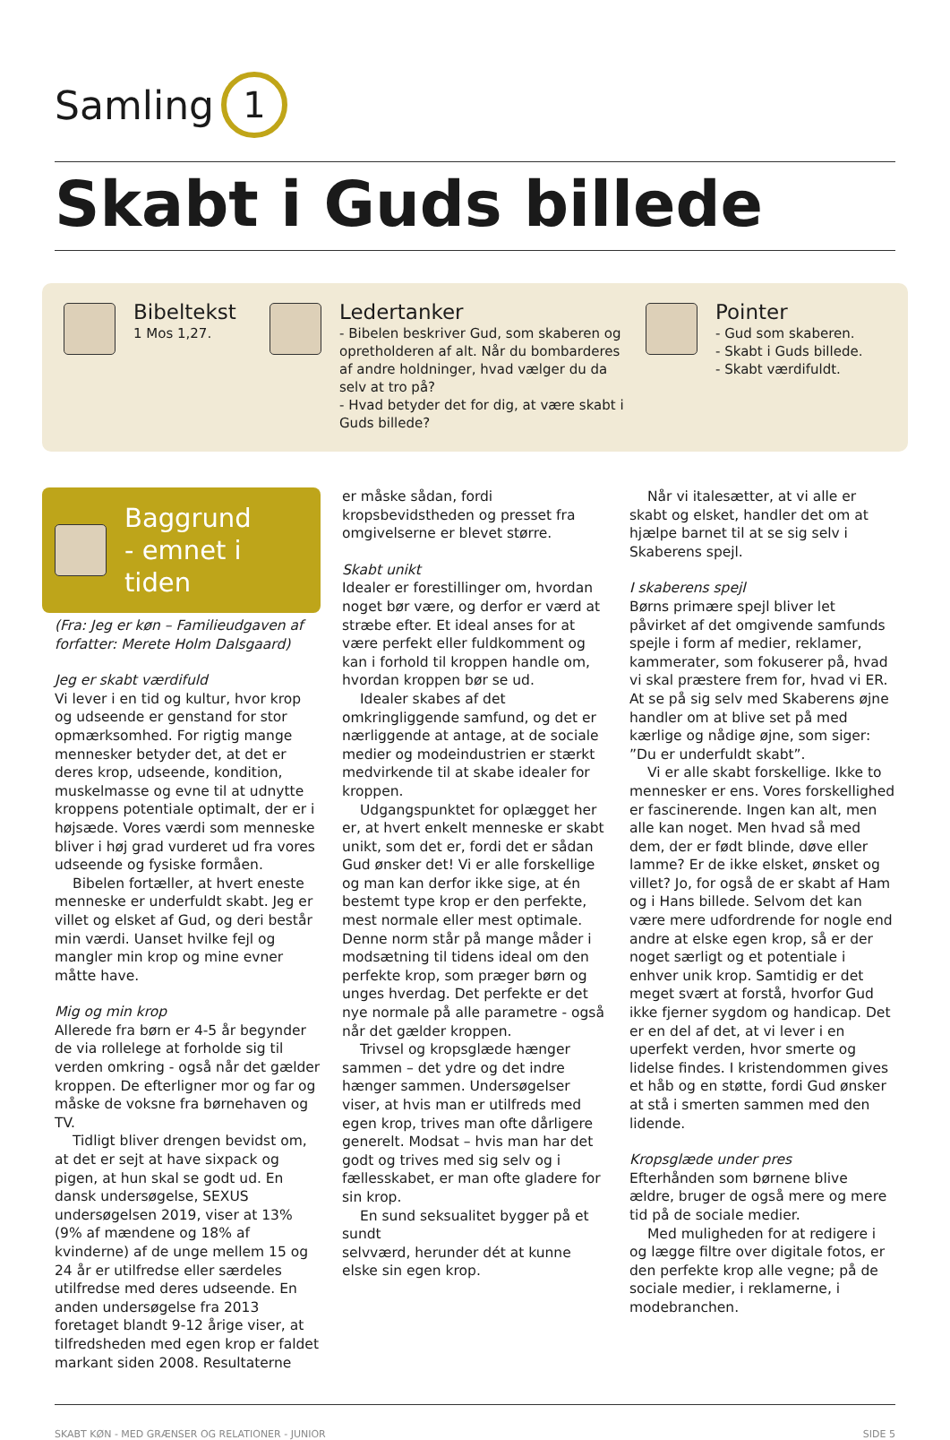Samling 1
Skabt i Guds billede
Bibeltekst
1 Mos 1,27.
Ledertanker
- Bibelen beskriver Gud, som skaberen og opretholderen af alt. Når du bombarderes af andre holdninger, hvad vælger du da selv at tro på?
- Hvad betyder det for dig, at være skabt i Guds billede?
Pointer
- Gud som skaberen.
- Skabt i Guds billede.
- Skabt værdifuldt.
Baggrund
- emnet i tiden
(Fra: Jeg er køn – Familieudgaven af forfatter: Merete Holm Dalsgaard)
Jeg er skabt værdifuld
Vi lever i en tid og kultur, hvor krop og udseende er genstand for stor opmærksomhed. For rigtig mange mennesker betyder det, at det er deres krop, udseende, kondition, muskelmasse og evne til at udnytte kroppens potentiale optimalt, der er i højsæde. Vores værdi som menneske bliver i høj grad vurderet ud fra vores udseende og fysiske formåen.
Bibelen fortæller, at hvert eneste menneske er underfuldt skabt. Jeg er villet og elsket af Gud, og deri består min værdi. Uanset hvilke fejl og mangler min krop og mine evner måtte have.
Mig og min krop
Allerede fra børn er 4-5 år begynder de via rollelege at forholde sig til verden omkring - også når det gælder kroppen. De efterligner mor og far og måske de voksne fra børnehaven og TV.
Tidligt bliver drengen bevidst om, at det er sejt at have sixpack og pigen, at hun skal se godt ud. En dansk undersøgelse, SEXUS undersøgelsen 2019, viser at 13% (9% af mændene og 18% af kvinderne) af de unge mellem 15 og 24 år er utilfredse eller særdeles utilfredse med deres udseende. En anden undersøgelse fra 2013 foretaget blandt 9-12 årige viser, at tilfredsheden med egen krop er faldet markant siden 2008. Resultaterne
er måske sådan, fordi kropsbevidstheden og presset fra omgivelserne er blevet større.
Skabt unikt
Idealer er forestillinger om, hvordan noget bør være, og derfor er værd at stræbe efter. Et ideal anses for at være perfekt eller fuldkomment og kan i forhold til kroppen handle om, hvordan kroppen bør se ud.
Idealer skabes af det omkringliggende samfund, og det er nærliggende at antage, at de sociale medier og modeindustrien er stærkt medvirkende til at skabe idealer for kroppen.
Udgangspunktet for oplægget her er, at hvert enkelt menneske er skabt unikt, som det er, fordi det er sådan Gud ønsker det! Vi er alle forskellige og man kan derfor ikke sige, at én bestemt type krop er den perfekte, mest normale eller mest optimale. Denne norm står på mange måder i modsætning til tidens ideal om den perfekte krop, som præger børn og unges hverdag. Det perfekte er det nye normale på alle parametre - også når det gælder kroppen.
Trivsel og kropsglæde hænger sammen – det ydre og det indre hænger sammen. Undersøgelser viser, at hvis man er utilfreds med egen krop, trives man ofte dårligere generelt. Modsat – hvis man har det godt og trives med sig selv og i fællesskabet, er man ofte gladere for sin krop.
En sund seksualitet bygger på et sundt
selvværd, herunder dét at kunne elske sin egen krop.
Når vi italesætter, at vi alle er skabt og elsket, handler det om at hjælpe barnet til at se sig selv i Skaberens spejl.
I skaberens spejl
Børns primære spejl bliver let påvirket af det omgivende samfunds spejle i form af medier, reklamer, kammerater, som fokuserer på, hvad vi skal præstere frem for, hvad vi ER.
At se på sig selv med Skaberens øjne handler om at blive set på med kærlige og nådige øjne, som siger: ”Du er underfuldt skabt”.
Vi er alle skabt forskellige. Ikke to mennesker er ens. Vores forskellighed er fascinerende. Ingen kan alt, men alle kan noget. Men hvad så med dem, der er født blinde, døve eller lamme? Er de ikke elsket, ønsket og villet? Jo, for også de er skabt af Ham og i Hans billede. Selvom det kan være mere udfordrende for nogle end andre at elske egen krop, så er der noget særligt og et potentiale i enhver unik krop. Samtidig er det meget svært at forstå, hvorfor Gud ikke fjerner sygdom og handicap. Det er en del af det, at vi lever i en uperfekt verden, hvor smerte og lidelse findes. I kristendommen gives et håb og en støtte, fordi Gud ønsker at stå i smerten sammen med den lidende.
Kropsglæde under pres
Efterhånden som børnene blive ældre, bruger de også mere og mere tid på de sociale medier.
Med muligheden for at redigere i og lægge filtre over digitale fotos, er den perfekte krop alle vegne; på de sociale medier, i reklamerne, i modebranchen.
SKABT KØN - MED GRÆNSER OG RELATIONER - JUNIOR SIDE 5